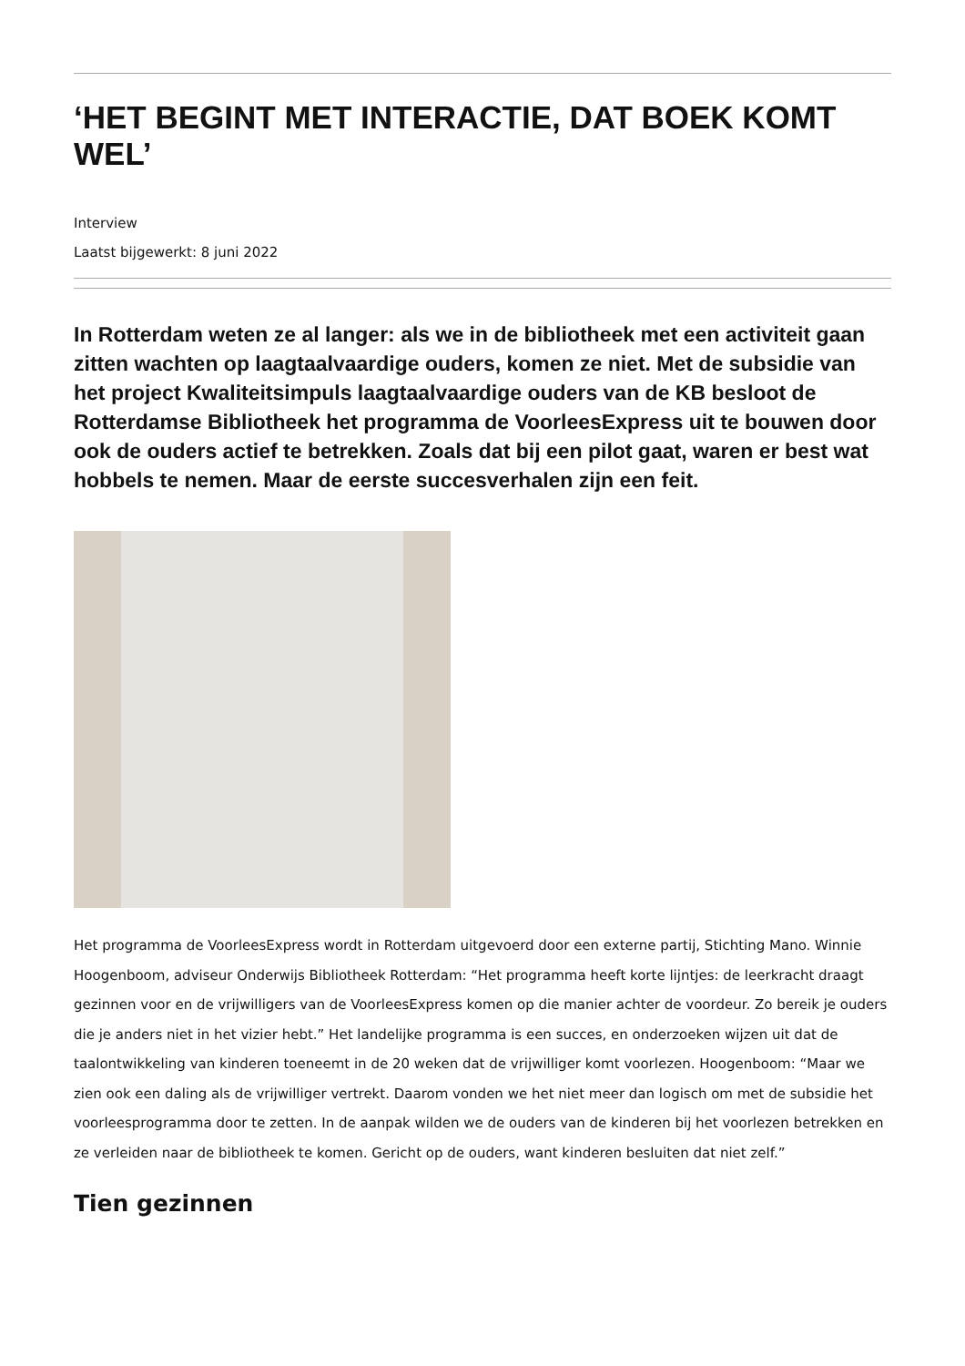‘HET BEGINT MET INTERACTIE, DAT BOEK KOMT WEL’
Interview
Laatst bijgewerkt: 8 juni 2022
In Rotterdam weten ze al langer: als we in de bibliotheek met een activiteit gaan zitten wachten op laagtaalvaardige ouders, komen ze niet. Met de subsidie van het project Kwaliteitsimpuls laagtaalvaardige ouders van de KB besloot de Rotterdamse Bibliotheek het programma de VoorleesExpress uit te bouwen door ook de ouders actief te betrekken. Zoals dat bij een pilot gaat, waren er best wat hobbels te nemen. Maar de eerste succesverhalen zijn een feit.
Het programma de VoorleesExpress wordt in Rotterdam uitgevoerd door een externe partij, Stichting Mano. Winnie Hoogenboom, adviseur Onderwijs Bibliotheek Rotterdam: “Het programma heeft korte lijntjes: de leerkracht draagt gezinnen voor en de vrijwilligers van de VoorleesExpress komen op die manier achter de voordeur. Zo bereik je ouders die je anders niet in het vizier hebt.” Het landelijke programma is een succes, en onderzoeken wijzen uit dat de taalontwikkeling van kinderen toeneemt in de 20 weken dat de vrijwilliger komt voorlezen. Hoogenboom: “Maar we zien ook een daling als de vrijwilliger vertrekt. Daarom vonden we het niet meer dan logisch om met de subsidie het voorleesprogramma door te zetten. In de aanpak wilden we de ouders van de kinderen bij het voorlezen betrekken en ze verleiden naar de bibliotheek te komen. Gericht op de ouders, want kinderen besluiten dat niet zelf.”
Tien gezinnen